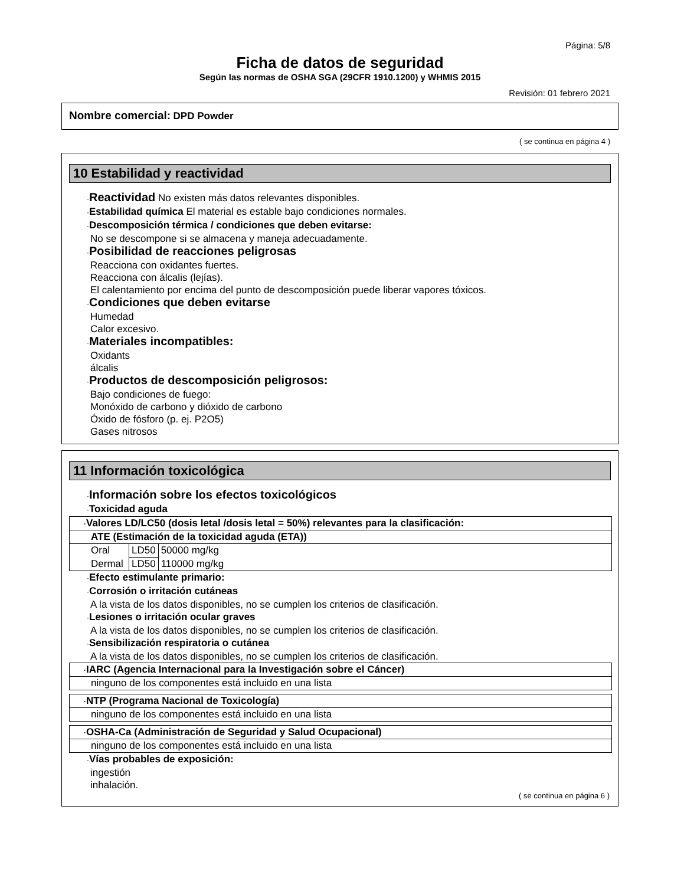Página: 5/8
Ficha de datos de seguridad
Según las normas de OSHA SGA (29CFR 1910.1200) y WHMIS 2015
Revisión: 01 febrero 2021
Nombre comercial: DPD Powder
( se continua en página 4 )
10 Estabilidad y reactividad
·Reactividad No existen más datos relevantes disponibles.
·Estabilidad química El material es estable bajo condiciones normales.
·Descomposición térmica / condiciones que deben evitarse:
No se descompone si se almacena y maneja adecuadamente.
·Posibilidad de reacciones peligrosas
Reacciona con oxidantes fuertes.
Reacciona con álcalis (lejías).
El calentamiento por encima del punto de descomposición puede liberar vapores tóxicos.
·Condiciones que deben evitarse
Humedad
Calor excesivo.
·Materiales incompatibles:
Oxidants
álcalis
·Productos de descomposición peligrosos:
Bajo condiciones de fuego:
Monóxido de carbono y dióxido de carbono
Óxido de fósforo (p. ej. P2O5)
Gases nitrosos
11 Información toxicológica
·Información sobre los efectos toxicológicos
·Toxicidad aguda
| · Valores LD/LC50 (dosis letal /dosis letal = 50%) relevantes para la clasificación: | | |
| ATE (Estimación de la toxicidad aguda (ETA)) | | |
| Oral | LD50 | 50000 mg/kg |
| Dermal | LD50 | 110000 mg/kg |
·Efecto estimulante primario:
·Corrosión o irritación cutáneas
A la vista de los datos disponibles, no se cumplen los criterios de clasificación.
·Lesiones o irritación ocular graves
A la vista de los datos disponibles, no se cumplen los criterios de clasificación.
·Sensibilización respiratoria o cutánea
A la vista de los datos disponibles, no se cumplen los criterios de clasificación.
| · IARC (Agencia Internacional para la Investigación sobre el Cáncer) |
| ninguno de los componentes está incluido en una lista |
| · NTP (Programa Nacional de Toxicología) |
| ninguno de los componentes está incluido en una lista |
| · OSHA-Ca (Administración de Seguridad y Salud Ocupacional) |
| ninguno de los componentes está incluido en una lista |
·Vías probables de exposición:
ingestión
inhalación.
( se continua en página 6 )